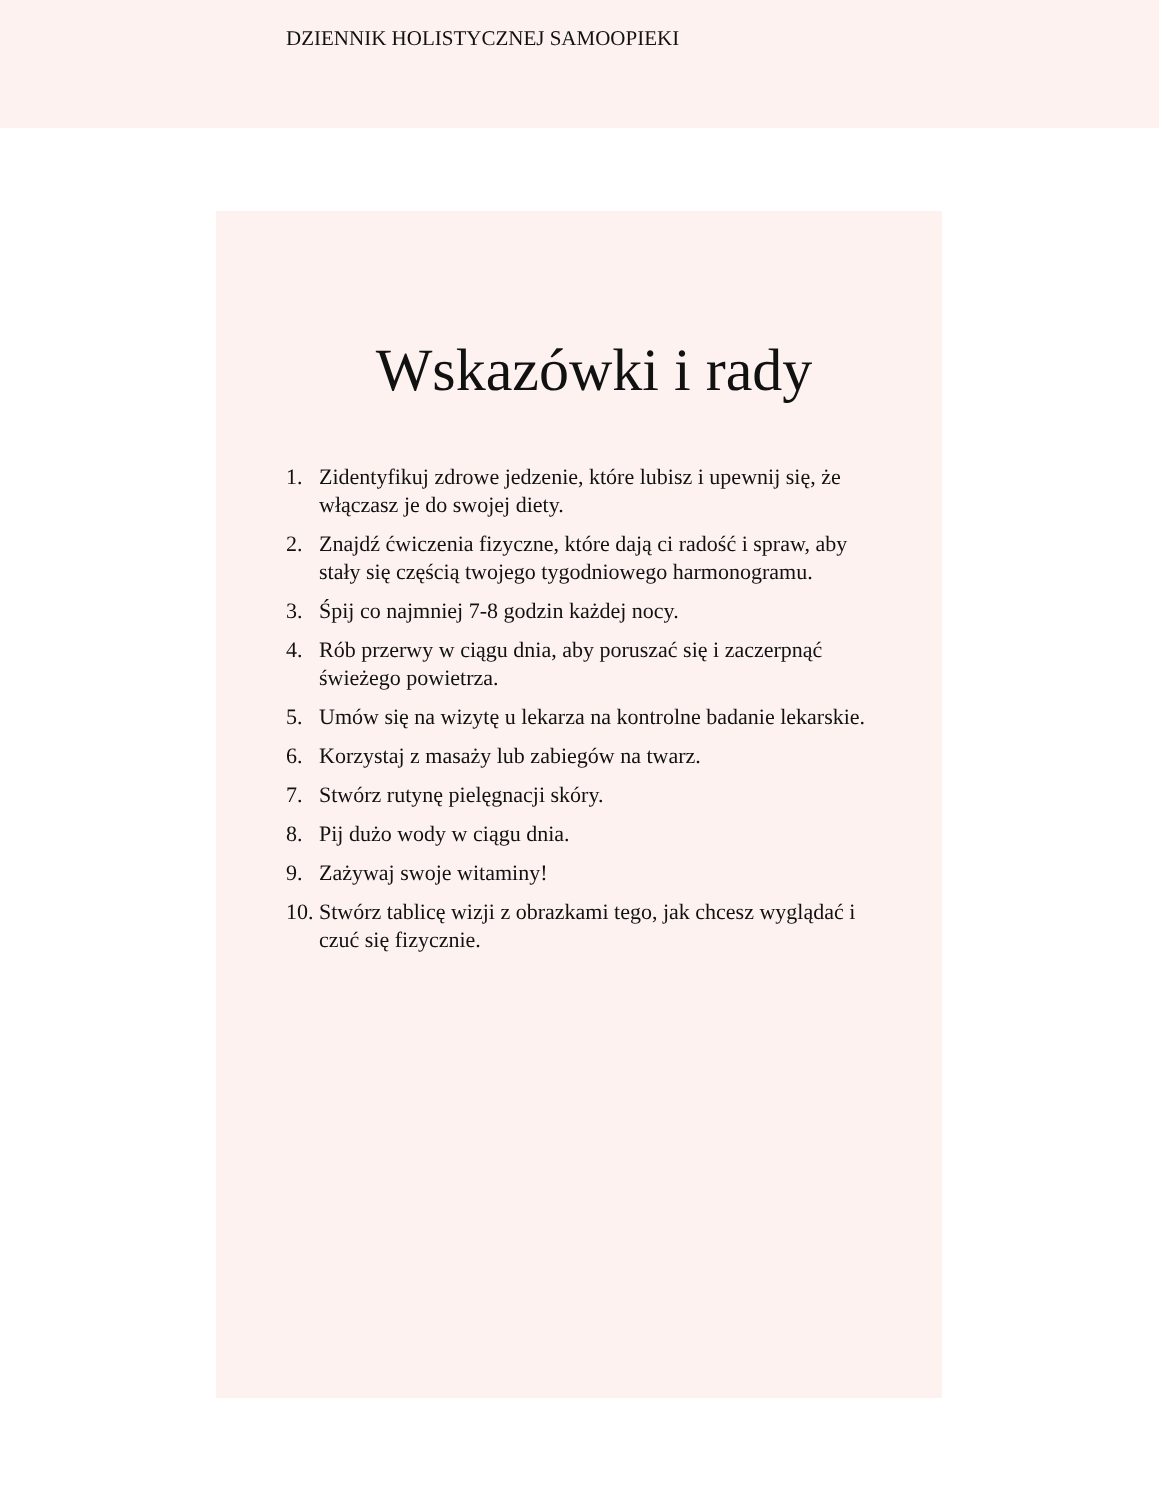DZIENNIK HOLISTYCZNEJ SAMOOPIEKI
Wskazówki i rady
1. Zidentyfikuj zdrowe jedzenie, które lubisz i upewnij się, że włączasz je do swojej diety.
2. Znajdź ćwiczenia fizyczne, które dają ci radość i spraw, aby stały się częścią twojego tygodniowego harmonogramu.
3. Śpij co najmniej 7-8 godzin każdej nocy.
4. Rób przerwy w ciągu dnia, aby poruszać się i zaczerpnąć świeżego powietrza.
5. Umów się na wizytę u lekarza na kontrolne badanie lekarskie.
6. Korzystaj z masaży lub zabiegów na twarz.
7. Stwórz rutynę pielęgnacji skóry.
8. Pij dużo wody w ciągu dnia.
9. Zażywaj swoje witaminy!
10. Stwórz tablicę wizji z obrazkami tego, jak chcesz wyglądać i czuć się fizycznie.